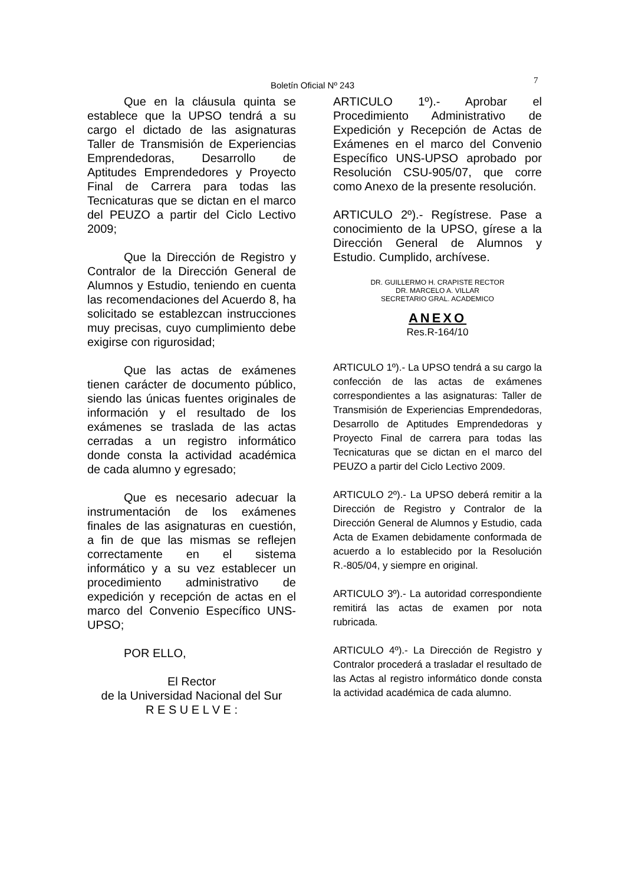Boletín Oficial Nº 243 7
Que en la cláusula quinta se establece que la UPSO tendrá a su cargo el dictado de las asignaturas Taller de Transmisión de Experiencias Emprendedoras, Desarrollo de Aptitudes Emprendedores y Proyecto Final de Carrera para todas las Tecnicaturas que se dictan en el marco del PEUZO a partir del Ciclo Lectivo 2009;
Que la Dirección de Registro y Contralor de la Dirección General de Alumnos y Estudio, teniendo en cuenta las recomendaciones del Acuerdo 8, ha solicitado se establezcan instrucciones muy precisas, cuyo cumplimiento debe exigirse con rigurosidad;
Que las actas de exámenes tienen carácter de documento público, siendo las únicas fuentes originales de información y el resultado de los exámenes se traslada de las actas cerradas a un registro informático donde consta la actividad académica de cada alumno y egresado;
Que es necesario adecuar la instrumentación de los exámenes finales de las asignaturas en cuestión, a fin de que las mismas se reflejen correctamente en el sistema informático y a su vez establecer un procedimiento administrativo de expedición y recepción de actas en el marco del Convenio Específico UNS-UPSO;
POR ELLO,
El Rector
de la Universidad Nacional del Sur
R E S U E L V E :
ARTICULO 1º).- Aprobar el Procedimiento Administrativo de Expedición y Recepción de Actas de Exámenes en el marco del Convenio Específico UNS-UPSO aprobado por Resolución CSU-905/07, que corre como Anexo de la presente resolución.
ARTICULO 2º).- Regístrese. Pase a conocimiento de la UPSO, gírese a la Dirección General de Alumnos y Estudio. Cumplido, archívese.
DR. GUILLERMO H. CRAPISTE RECTOR
DR. MARCELO A. VILLAR
SECRETARIO GRAL. ACADEMICO
ANEXO
Res.R-164/10
ARTICULO 1º).- La UPSO tendrá a su cargo la confección de las actas de exámenes correspondientes a las asignaturas: Taller de Transmisión de Experiencias Emprendedoras, Desarrollo de Aptitudes Emprendedoras y Proyecto Final de carrera para todas las Tecnicaturas que se dictan en el marco del PEUZO a partir del Ciclo Lectivo 2009.
ARTICULO 2º).- La UPSO deberá remitir a la Dirección de Registro y Contralor de la Dirección General de Alumnos y Estudio, cada Acta de Examen debidamente conformada de acuerdo a lo establecido por la Resolución R.-805/04, y siempre en original.
ARTICULO 3º).- La autoridad correspondiente remitirá las actas de examen por nota rubricada.
ARTICULO 4º).- La Dirección de Registro y Contralor procederá a trasladar el resultado de las Actas al registro informático donde consta la actividad académica de cada alumno.